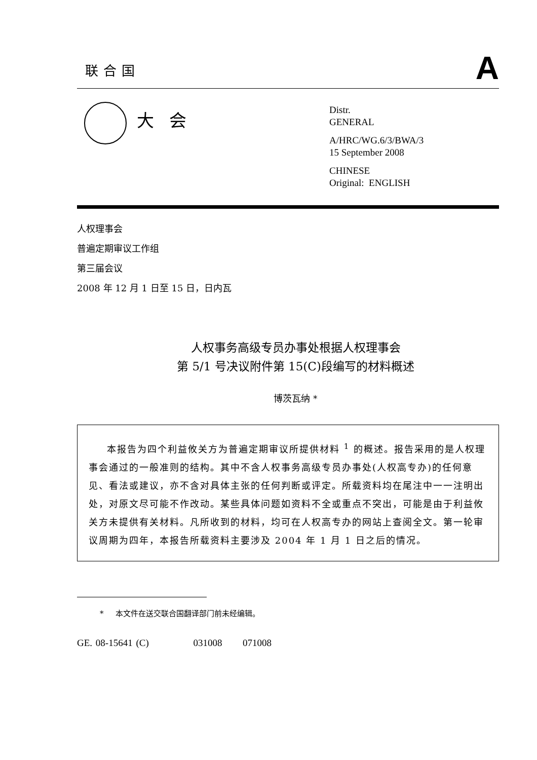联合国
A
大会
Distr.
GENERAL
A/HRC/WG.6/3/BWA/3
15 September 2008
CHINESE
Original: ENGLISH
人权理事会
普遍定期审议工作组
第三届会议
2008 年 12 月 1 日至 15 日，日内瓦
人权事务高级专员办事处根据人权理事会
第 5/1 号决议附件第 15(C)段编写的材料概述
博茨瓦纳 *
本报告为四个利益攸关方为普遍定期审议所提供材料 <sup>1</sup> 的概述。报告采用的是人权理事会通过的一般准则的结构。其中不含人权事务高级专员办事处(人权高专办)的任何意见、看法或建议，亦不含对具体主张的任何判断或评定。所载资料均在尾注中一一注明出处，对原文尽可能不作改动。某些具体问题如资料不全或重点不突出，可能是由于利益攸关方未提供有关材料。凡所收到的材料，均可在人权高专办的网站上查阅全文。第一轮审议周期为四年，本报告所载资料主要涉及 2004 年 1 月 1 日之后的情况。
* 本文件在送交联合国翻译部门前未经编辑。
GE. 08-15641 (C) 031008 071008